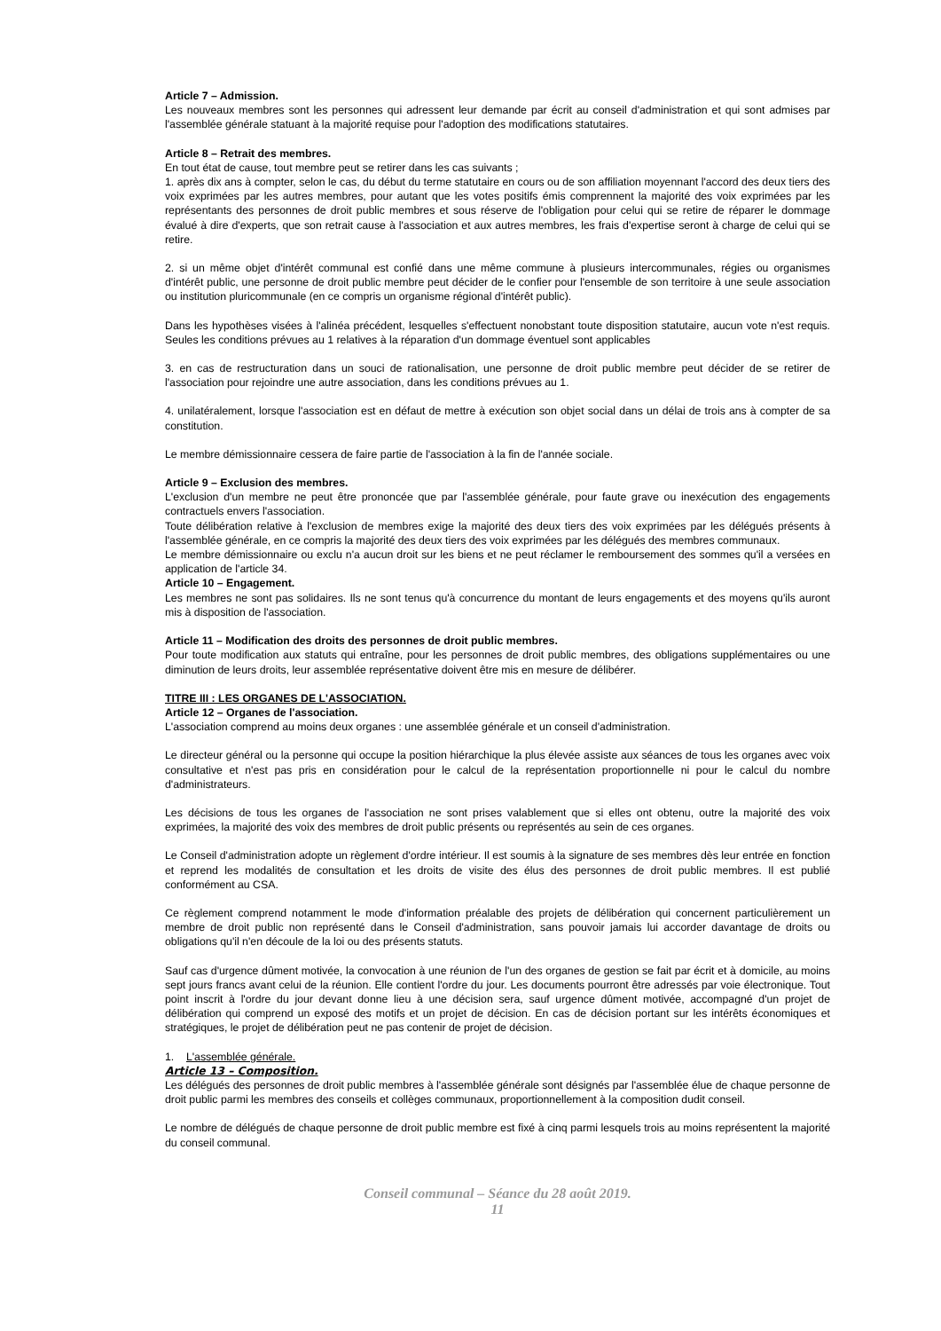Article 7 – Admission.
Les nouveaux membres sont les personnes qui adressent leur demande par écrit au conseil d'administration et qui sont admises par l'assemblée générale statuant à la majorité requise pour l'adoption des modifications statutaires.
Article 8 – Retrait des membres.
En tout état de cause, tout membre peut se retirer dans les cas suivants ;
1. après dix ans à compter, selon le cas, du début du terme statutaire en cours ou de son affiliation moyennant l'accord des deux tiers des voix exprimées par les autres membres, pour autant que les votes positifs émis comprennent la majorité des voix exprimées par les représentants des personnes de droit public membres et sous réserve de l'obligation pour celui qui se retire de réparer le dommage évalué à dire d'experts, que son retrait cause à l'association et aux autres membres, les frais d'expertise seront à charge de celui qui se retire.
2. si un même objet d'intérêt communal est confié dans une même commune à plusieurs intercommunales, régies ou organismes d'intérêt public, une personne de droit public membre peut décider de le confier pour l'ensemble de son territoire à une seule association ou institution pluricommunale (en ce compris un organisme régional d'intérêt public).
Dans les hypothèses visées à l'alinéa précédent, lesquelles s'effectuent nonobstant toute disposition statutaire, aucun vote n'est requis. Seules les conditions prévues au 1 relatives à la réparation d'un dommage éventuel sont applicables
3. en cas de restructuration dans un souci de rationalisation, une personne de droit public membre peut décider de se retirer de l'association pour rejoindre une autre association, dans les conditions prévues au 1.
4. unilatéralement, lorsque l'association est en défaut de mettre à exécution son objet social dans un délai de trois ans à compter de sa constitution.
Le membre démissionnaire cessera de faire partie de l'association à la fin de l'année sociale.
Article 9 – Exclusion des membres.
L'exclusion d'un membre ne peut être prononcée que par l'assemblée générale, pour faute grave ou inexécution des engagements contractuels envers l'association.
Toute délibération relative à l'exclusion de membres exige la majorité des deux tiers des voix exprimées par les délégués présents à l'assemblée générale, en ce compris la majorité des deux tiers des voix exprimées par les délégués des membres communaux.
Le membre démissionnaire ou exclu n'a aucun droit sur les biens et ne peut réclamer le remboursement des sommes qu'il a versées en application de l'article 34.
Article 10 – Engagement.
Les membres ne sont pas solidaires. Ils ne sont tenus qu'à concurrence du montant de leurs engagements et des moyens qu'ils auront mis à disposition de l'association.
Article 11 – Modification des droits des personnes de droit public membres.
Pour toute modification aux statuts qui entraîne, pour les personnes de droit public membres, des obligations supplémentaires ou une diminution de leurs droits, leur assemblée représentative doivent être mis en mesure de délibérer.
TITRE III : LES ORGANES DE L'ASSOCIATION.
Article 12 – Organes de l'association.
L'association comprend au moins deux organes : une assemblée générale et un conseil d'administration.
Le directeur général ou la personne qui occupe la position hiérarchique la plus élevée assiste aux séances de tous les organes avec voix consultative et n'est pas pris en considération pour le calcul de la représentation proportionnelle ni pour le calcul du nombre d'administrateurs.
Les décisions de tous les organes de l'association ne sont prises valablement que si elles ont obtenu, outre la majorité des voix exprimées, la majorité des voix des membres de droit public présents ou représentés au sein de ces organes.
Le Conseil d'administration adopte un règlement d'ordre intérieur. Il est soumis à la signature de ses membres dès leur entrée en fonction et reprend les modalités de consultation et les droits de visite des élus des personnes de droit public membres. Il est publié conformément au CSA.
Ce règlement comprend notamment le mode d'information préalable des projets de délibération qui concernent particulièrement un membre de droit public non représenté dans le Conseil d'administration, sans pouvoir jamais lui accorder davantage de droits ou obligations qu'il n'en découle de la loi ou des présents statuts.
Sauf cas d'urgence dûment motivée, la convocation à une réunion de l'un des organes de gestion se fait par écrit et à domicile, au moins sept jours francs avant celui de la réunion. Elle contient l'ordre du jour. Les documents pourront être adressés par voie électronique. Tout point inscrit à l'ordre du jour devant donne lieu à une décision sera, sauf urgence dûment motivée, accompagné d'un projet de délibération qui comprend un exposé des motifs et un projet de décision. En cas de décision portant sur les intérêts économiques et stratégiques, le projet de délibération peut ne pas contenir de projet de décision.
1. L'assemblée générale.
Article 13 – Composition.
Les délégués des personnes de droit public membres à l'assemblée générale sont désignés par l'assemblée élue de chaque personne de droit public parmi les membres des conseils et collèges communaux, proportionnellement à la composition dudit conseil.
Le nombre de délégués de chaque personne de droit public membre est fixé à cinq parmi lesquels trois au moins représentent la majorité du conseil communal.
Conseil communal – Séance du 28 août 2019.
11